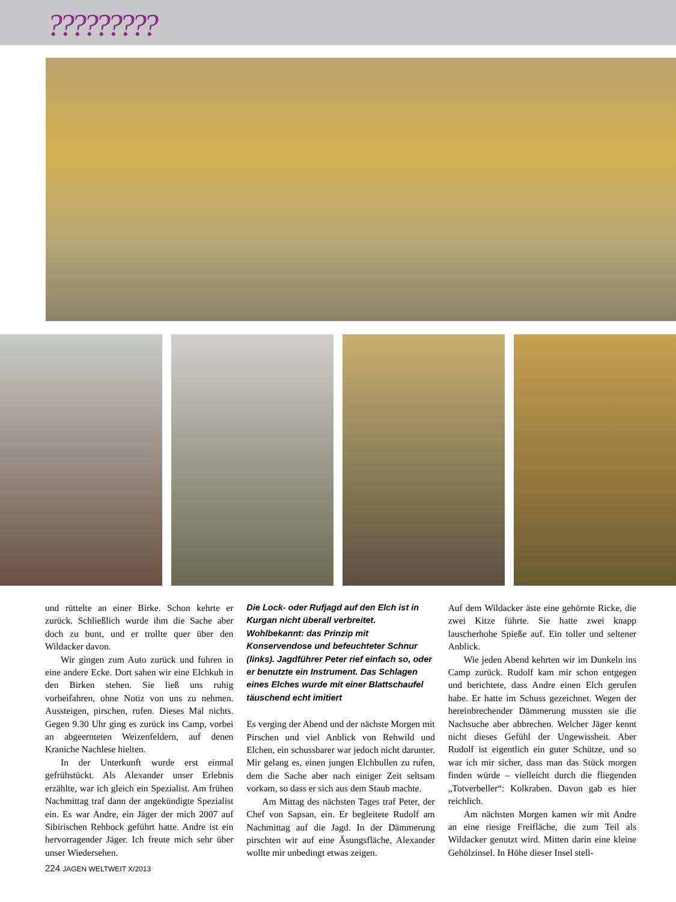?????????
und rüttelte an einer Birke. Schon kehrte er zurück. Schließlich wurde ihm die Sache aber doch zu bunt, und er trollte quer über den Wildacker davon.
Wir gingen zum Auto zurück und fuhren in eine andere Ecke. Dort sahen wir eine Elchkuh in den Birken stehen. Sie ließ uns ruhig vorbeifahren, ohne Notiz von uns zu nehmen. Aussteigen, pirschen, rufen. Dieses Mal nichts. Gegen 9.30 Uhr ging es zurück ins Camp, vorbei an abgeernteten Weizenfeldern, auf denen Kraniche Nachlese hielten.
In der Unterkunft wurde erst einmal gefrühstückt. Als Alexander unser Erlebnis erzählte, war ich gleich ein Spezialist. Am frühen Nachmittag traf dann der angekündigte Spezialist ein. Es war Andre, ein Jäger der mich 2007 auf Sibirischen Rehbock geführt hatte. Andre ist ein hervorragender Jäger. Ich freute mich sehr über unser Wiedersehen.
Die Lock- oder Rufjagd auf den Elch ist in Kurgan nicht überall verbreitet. Wohlbekannt: das Prinzip mit Konservendose und befeuchteter Schnur (links). Jagdführer Peter rief einfach so, oder er benutzte ein Instrument. Das Schlagen eines Elches wurde mit einer Blattschaufel täuschend echt imitiert
Es verging der Abend und der nächste Morgen mit Pirschen und viel Anblick von Rehwild und Elchen, ein schussbarer war jedoch nicht darunter. Mir gelang es, einen jungen Elchbullen zu rufen, dem die Sache aber nach einiger Zeit seltsam vorkam, so dass er sich aus dem Staub machte.
Am Mittag des nächsten Tages traf Peter, der Chef von Sapsan, ein. Er begleitete Rudolf am Nachmittag auf die Jagd. In der Dämmerung pirschten wir auf eine Äsungsfläche, Alexander wollte mir unbedingt etwas zeigen.
Auf dem Wildacker äste eine gehörnte Ricke, die zwei Kitze führte. Sie hatte zwei knapp lauscherhohe Spieße auf. Ein toller und seltener Anblick.
Wie jeden Abend kehrten wir im Dunkeln ins Camp zurück. Rudolf kam mir schon entgegen und berichtete, dass Andre einen Elch gerufen habe. Er hatte im Schuss gezeichnet. Wegen der hereinbrechender Dämmerung mussten sie die Nachsuche aber abbrechen. Welcher Jäger kennt nicht dieses Gefühl der Ungewissheit. Aber Rudolf ist eigentlich ein guter Schütze, und so war ich mir sicher, dass man das Stück morgen finden würde – vielleicht durch die fliegenden „Totverbeller“: Kolkraben. Davon gab es hier reichlich.
Am nächsten Morgen kamen wir mit Andre an eine riesige Freifläche, die zum Teil als Wildacker genutzt wird. Mitten darin eine kleine Gehölzinsel. In Höhe dieser Insel stell-
224 JAGEN WELTWEIT X/2013